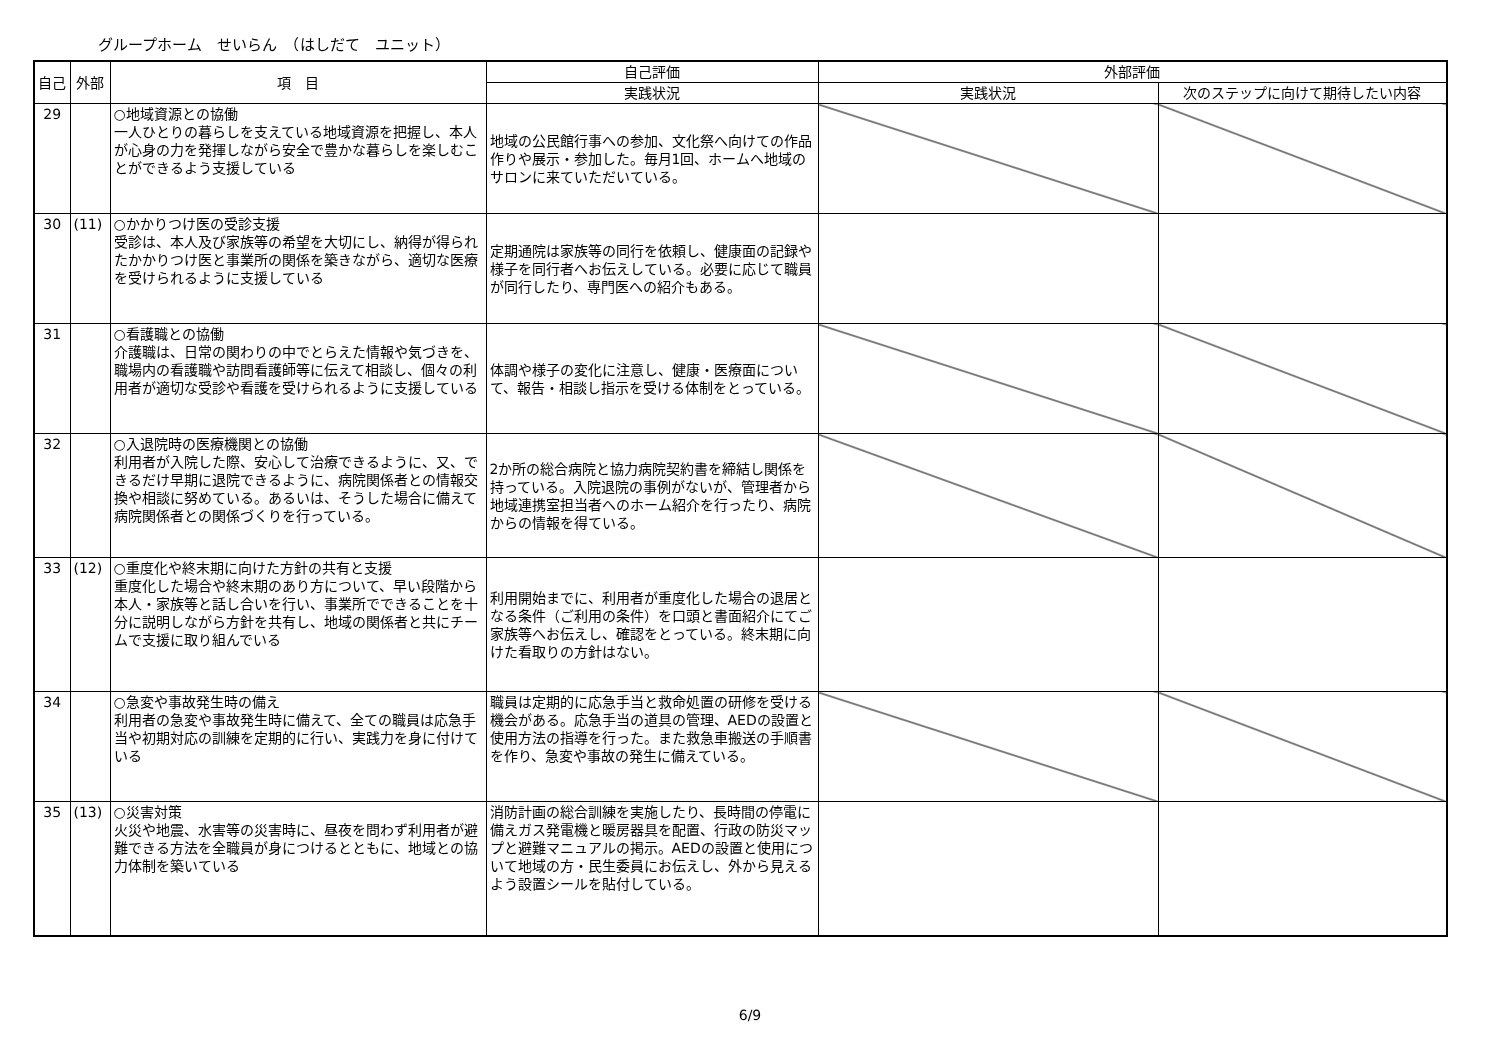グループホーム　せいらん　（はしだて　ユニット）
| 自己 | 外部 | 項 目 | 自己評価 | 外部評価 | |
| --- | --- | --- | --- | --- | --- |
| | | | 実践状況 | 実践状況 | 次のステップに向けて期待したい内容 |
| 29 | | ○地域資源との協働 一人ひとりの暮らしを支えている地域資源を把握し、本人が心身の力を発揮しながら安全で豊かな暮らしを楽しむことができるよう支援している | 地域の公民館行事への参加、文化祭へ向けての作品作りや展示・参加した。毎月1回、ホームへ地域のサロンに来ていただいている。 | | |
| 30 | (11) | ○かかりつけ医の受診支援 受診は、本人及び家族等の希望を大切にし、納得が得られたかかりつけ医と事業所の関係を築きながら、適切な医療を受けられるように支援している | 定期通院は家族等の同行を依頼し、健康面の記録や様子を同行者へお伝えしている。必要に応じて職員が同行したり、専門医への紹介もある。 | | |
| 31 | | ○看護職との協働 介護職は、日常の関わりの中でとらえた情報や気づきを、職場内の看護職や訪問看護師等に伝えて相談し、個々の利用者が適切な受診や看護を受けられるように支援している | 体調や様子の変化に注意し、健康・医療面について、報告・相談し指示を受ける体制をとっている。 | | |
| 32 | | ○入退院時の医療機関との協働 利用者が入院した際、安心して治療できるように、又、できるだけ早期に退院できるように、病院関係者との情報交換や相談に努めている。あるいは、そうした場合に備えて病院関係者との関係づくりを行っている。 | 2か所の総合病院と協力病院契約書を締結し関係を持っている。入院退院の事例がないが、管理者から地域連携室担当者へのホーム紹介を行ったり、病院からの情報を得ている。 | | |
| 33 | (12) | ○重度化や終末期に向けた方針の共有と支援 重度化した場合や終末期のあり方について、早い段階から本人・家族等と話し合いを行い、事業所でできることを十分に説明しながら方針を共有し、地域の関係者と共にチームで支援に取り組んでいる | 利用開始までに、利用者が重度化した場合の退居となる条件（ご利用の条件）を口頭と書面紹介にてご家族等へお伝えし、確認をとっている。終末期に向けた看取りの方針はない。 | | |
| 34 | | ○急変や事故発生時の備え 利用者の急変や事故発生時に備えて、全ての職員は応急手当や初期対応の訓練を定期的に行い、実践力を身に付けている | 職員は定期的に応急手当と救命処置の研修を受ける機会がある。応急手当の道具の管理、AEDの設置と使用方法の指導を行った。また救急車搬送の手順書を作り、急変や事故の発生に備えている。 | | |
| 35 | (13) | ○災害対策 火災や地震、水害等の災害時に、昼夜を問わず利用者が避難できる方法を全職員が身につけるとともに、地域との協力体制を築いている | 消防計画の総合訓練を実施したり、長時間の停電に備えガス発電機と暖房器具を配置、行政の防災マップと避難マニュアルの掲示。AEDの設置と使用について地域の方・民生委員にお伝えし、外から見えるよう設置シールを貼付している。 | | |
6/9